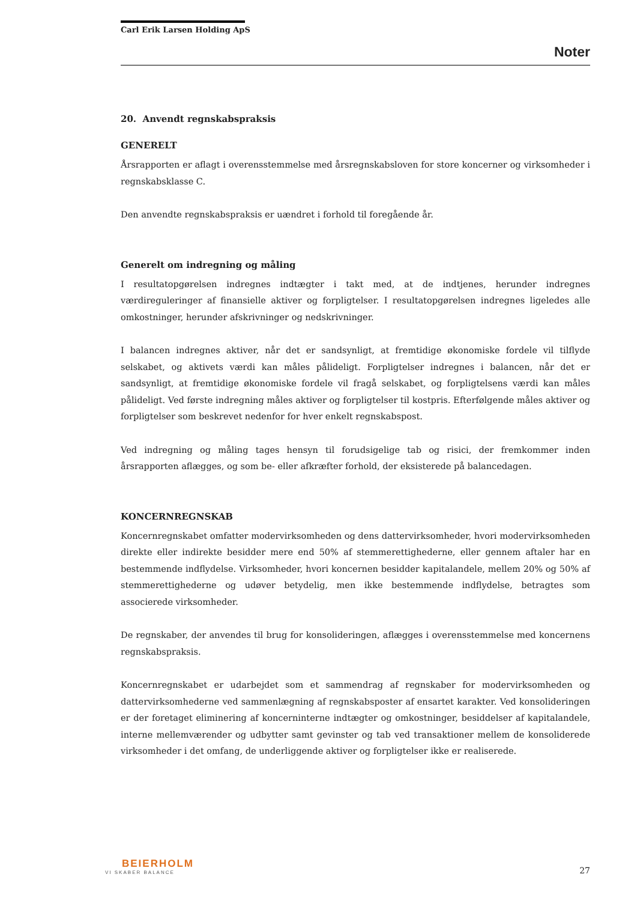Carl Erik Larsen Holding ApS
Noter
20. Anvendt regnskabspraksis
GENERELT
Årsrapporten er aflagt i overensstemmelse med årsregnskabsloven for store koncerner og virksomheder i regnskabsklasse C.
Den anvendte regnskabspraksis er uændret i forhold til foregående år.
Generelt om indregning og måling
I resultatopgørelsen indregnes indtægter i takt med, at de indtjenes, herunder indregnes værdireguleringer af finansielle aktiver og forpligtelser. I resultatopgørelsen indregnes ligeledes alle omkostninger, herunder afskrivninger og nedskrivninger.
I balancen indregnes aktiver, når det er sandsynligt, at fremtidige økonomiske fordele vil tilflyde selskabet, og aktivets værdi kan måles pålideligt. Forpligtelser indregnes i balancen, når det er sandsynligt, at fremtidige økonomiske fordele vil fragå selskabet, og forpligtelsens værdi kan måles pålideligt. Ved første indregning måles aktiver og forpligtelser til kostpris. Efterfølgende måles aktiver og forpligtelser som beskrevet nedenfor for hver enkelt regnskabspost.
Ved indregning og måling tages hensyn til forudsigelige tab og risici, der fremkommer inden årsrapporten aflægges, og som be- eller afkræfter forhold, der eksisterede på balancedagen.
KONCERNREGNSKAB
Koncernregnskabet omfatter modervirksomheden og dens dattervirksomheder, hvori modervirksomheden direkte eller indirekte besidder mere end 50% af stemmerettighederne, eller gennem aftaler har en bestemmende indflydelse. Virksomheder, hvori koncernen besidder kapitalandele, mellem 20% og 50% af stemmerettighederne og udøver betydelig, men ikke bestemmende indflydelse, betragtes som associerede virksomheder.
De regnskaber, der anvendes til brug for konsolideringen, aflægges i overensstemmelse med koncernens regnskabspraksis.
Koncernregnskabet er udarbejdet som et sammendrag af regnskaber for modervirksomheden og dattervirksomhederne ved sammenlægning af regnskabsposter af ensartet karakter. Ved konsolideringen er der foretaget eliminering af koncerninterne indtægter og omkostninger, besiddelser af kapitalandele, interne mellemværender og udbytter samt gevinster og tab ved transaktioner mellem de konsoliderede virksomheder i det omfang, de underliggende aktiver og forpligtelser ikke er realiserede.
BEIERHOLM
VI SKABER BALANCE
27